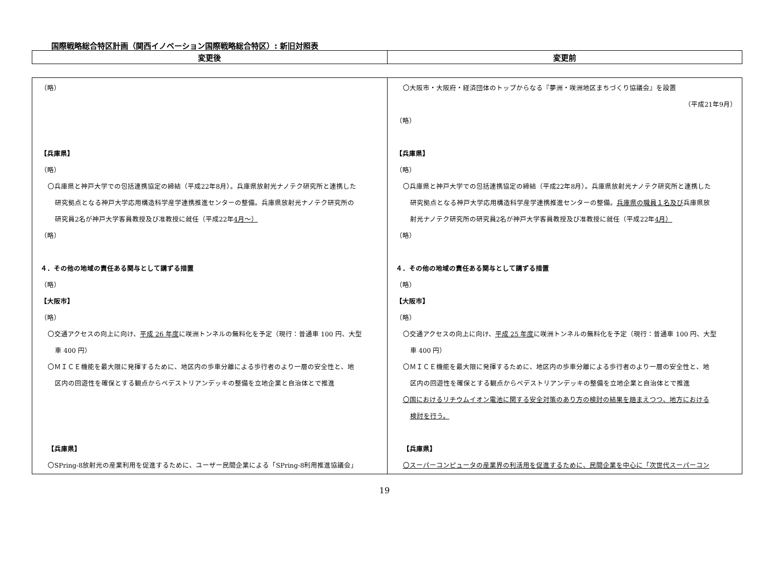国際戦略総合特区計画（関西イノベーション国際戦略総合特区）: 新旧対照表
| 変更後 | 変更前 |
| --- | --- |
| （略） 【兵庫県】 （略） 〇兵庫県と神戸大学での包括連携協定の締結（平成22年8月）。兵庫県放射光ナノテク研究所と連携した 研究拠点となる神戸大学応用構造科学産学連携推進センターの整備。兵庫県放射光ナノテク研究所の 研究員2名が神戸大学客員教授及び准教授に就任（平成22年 4月～） （略） ４．その他の地域の責任ある関与として講ずる措置 （略） 【大阪市】 （略） 〇交通アクセスの向上に向け、 平成 26 年度 に咲洲トンネルの無料化を予定（現行：普通車 100 円、大型 車 400 円） 〇ＭＩＣＥ機能を最大限に発揮するために、地区内の歩車分離による歩行者のより一層の安全性と、地 区内の回遊性を確保とする観点からペデストリアンデッキの整備を立地企業と自治体とで推進 【兵庫県】 〇SPring-8放射光の産業利用を促進するために、ユーザー民間企業による「SPring-8利用推進協議会」 | 〇大阪市・大阪府・経済団体のトップからなる『夢洲・咲洲地区まちづくり協議会』を設置 （平成21年9月） （略） 【兵庫県】 （略） 〇兵庫県と神戸大学での包括連携協定の締結（平成22年8月）。兵庫県放射光ナノテク研究所と連携した 研究拠点となる神戸大学応用構造科学産学連携推進センターの整備。 兵庫県の職員１名及び 兵庫県放 射光ナノテク研究所の研究員2名が神戸大学客員教授及び准教授に就任（平成22年 4月） （略） ４．その他の地域の責任ある関与として講ずる措置 （略） 【大阪市】 （略） 〇交通アクセスの向上に向け、 平成 25 年度 に咲洲トンネルの無料化を予定（現行：普通車 100 円、大型 車 400 円） 〇ＭＩＣＥ機能を最大限に発揮するために、地区内の歩車分離による歩行者のより一層の安全性と、地 区内の回遊性を確保とする観点からペデストリアンデッキの整備を立地企業と自治体とで推進 〇国におけるリチウムイオン電池に関する安全対策のあり方の検討の結果を踏まえつつ、地方における 検討を行う。 【兵庫県】 〇スーパーコンピュータの産業界の利活用を促進するために、民間企業を中心に「次世代スーパーコン |
19